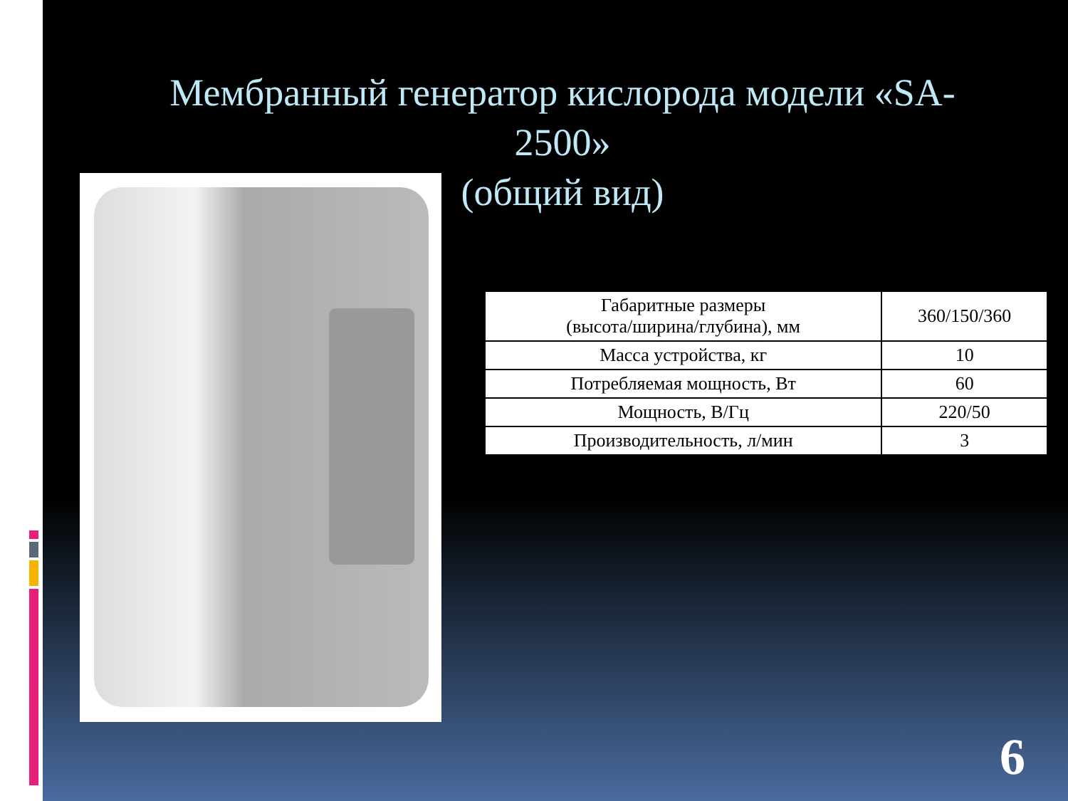Мембранный генератор кислорода модели «SA-2500»
(общий вид)
| Габаритные размеры (высота/ширина/глубина), мм | 360/150/360 |
| Масса устройства, кг | 10 |
| Потребляемая мощность, Вт | 60 |
| Мощность, В/Гц | 220/50 |
| Производительность, л/мин | 3 |
6